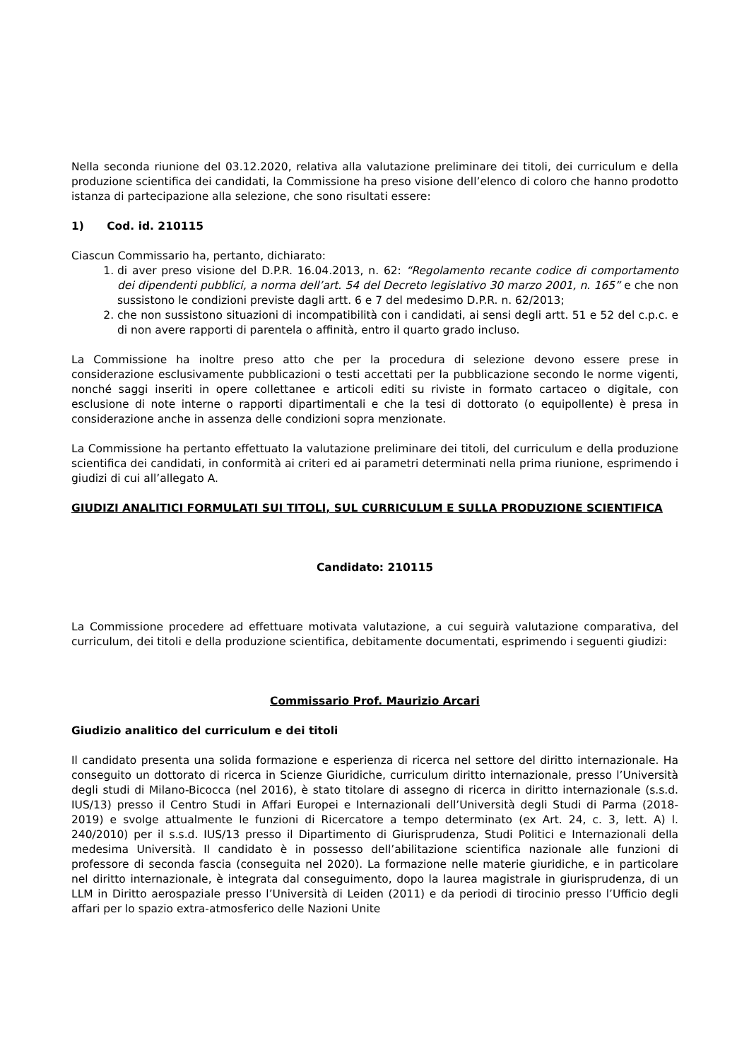Nella seconda riunione del 03.12.2020, relativa alla valutazione preliminare dei titoli, dei curriculum e della produzione scientifica dei candidati, la Commissione ha preso visione dell’elenco di coloro che hanno prodotto istanza di partecipazione alla selezione, che sono risultati essere:
1) Cod. id. 210115
Ciascun Commissario ha, pertanto, dichiarato:
1. di aver preso visione del D.P.R. 16.04.2013, n. 62: “Regolamento recante codice di comportamento dei dipendenti pubblici, a norma dell’art. 54 del Decreto legislativo 30 marzo 2001, n. 165” e che non sussistono le condizioni previste dagli artt. 6 e 7 del medesimo D.P.R. n. 62/2013;
2. che non sussistono situazioni di incompatibilità con i candidati, ai sensi degli artt. 51 e 52 del c.p.c. e di non avere rapporti di parentela o affinità, entro il quarto grado incluso.
La Commissione ha inoltre preso atto che per la procedura di selezione devono essere prese in considerazione esclusivamente pubblicazioni o testi accettati per la pubblicazione secondo le norme vigenti, nonché saggi inseriti in opere collettanee e articoli editi su riviste in formato cartaceo o digitale, con esclusione di note interne o rapporti dipartimentali e che la tesi di dottorato (o equipollente) è presa in considerazione anche in assenza delle condizioni sopra menzionate.
La Commissione ha pertanto effettuato la valutazione preliminare dei titoli, del curriculum e della produzione scientifica dei candidati, in conformità ai criteri ed ai parametri determinati nella prima riunione, esprimendo i giudizi di cui all’allegato A.
GIUDIZI ANALITICI FORMULATI SUI TITOLI, SUL CURRICULUM E SULLA PRODUZIONE SCIENTIFICA
Candidato: 210115
La Commissione procedere ad effettuare motivata valutazione, a cui seguirà valutazione comparativa, del curriculum, dei titoli e della produzione scientifica, debitamente documentati, esprimendo i seguenti giudizi:
Commissario Prof. Maurizio Arcari
Giudizio analitico del curriculum e dei titoli
Il candidato presenta una solida formazione e esperienza di ricerca nel settore del diritto internazionale. Ha conseguito un dottorato di ricerca in Scienze Giuridiche, curriculum diritto internazionale, presso l’Università degli studi di Milano-Bicocca (nel 2016), è stato titolare di assegno di ricerca in diritto internazionale (s.s.d. IUS/13) presso il Centro Studi in Affari Europei e Internazionali dell’Università degli Studi di Parma (2018-2019) e svolge attualmente le funzioni di Ricercatore a tempo determinato (ex Art. 24, c. 3, lett. A) l. 240/2010) per il s.s.d. IUS/13 presso il Dipartimento di Giurisprudenza, Studi Politici e Internazionali della medesima Università. Il candidato è in possesso dell’abilitazione scientifica nazionale alle funzioni di professore di seconda fascia (conseguita nel 2020). La formazione nelle materie giuridiche, e in particolare nel diritto internazionale, è integrata dal conseguimento, dopo la laurea magistrale in giurisprudenza, di un LLM in Diritto aerospaziale presso l’Università di Leiden (2011) e da periodi di tirocinio presso l’Ufficio degli affari per lo spazio extra-atmosferico delle Nazioni Unite